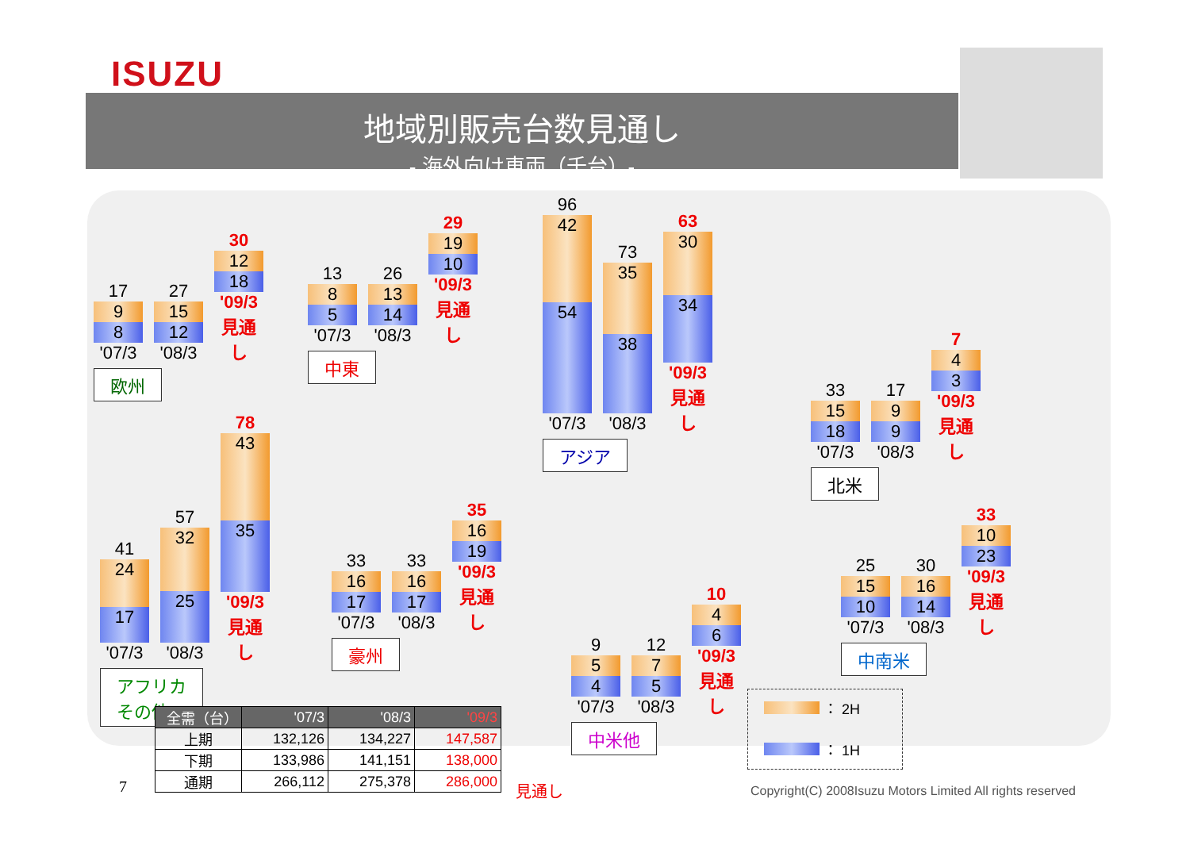ISUZU
地域別販売台数見通し
- 海外向け車両（千台）-
17
9
8
'07/3
27
15
12
'08/3
30
12
18
'09/3見通し
欧州
13
8
5
'07/3
26
13
14
'08/3
29
19
10
'09/3見通し
中東
96
42
54
'07/3
73
35
38
'08/3
63
30
34
'09/3見通し
アジア
33
15
18
'07/3
17
9
9
'08/3
7
4
3
'09/3見通し
北米
41
24
17
'07/3
57
32
25
'08/3
78
43
35
'09/3見通し
アフリカ
その他
33
16
17
'07/3
33
16
17
'08/3
35
16
19
'09/3見通し
豪州
9
5
4
'07/3
12
7
5
'08/3
10
4
6
'09/3見通し
中米他
25
15
10
'07/3
30
16
14
'08/3
33
10
23
'09/3見通し
中南米
| 全需（台） | '07/3 | '08/3 | '09/3 |
| --- | --- | --- | --- |
| 上期 | 132,126 | 134,227 | 147,587 |
| 下期 | 133,986 | 141,151 | 138,000 |
| 通期 | 266,112 | 275,378 | 286,000 |
見通し
7
： 2H
： 1H
Copyright(C) 2008Isuzu Motors Limited All rights reserved